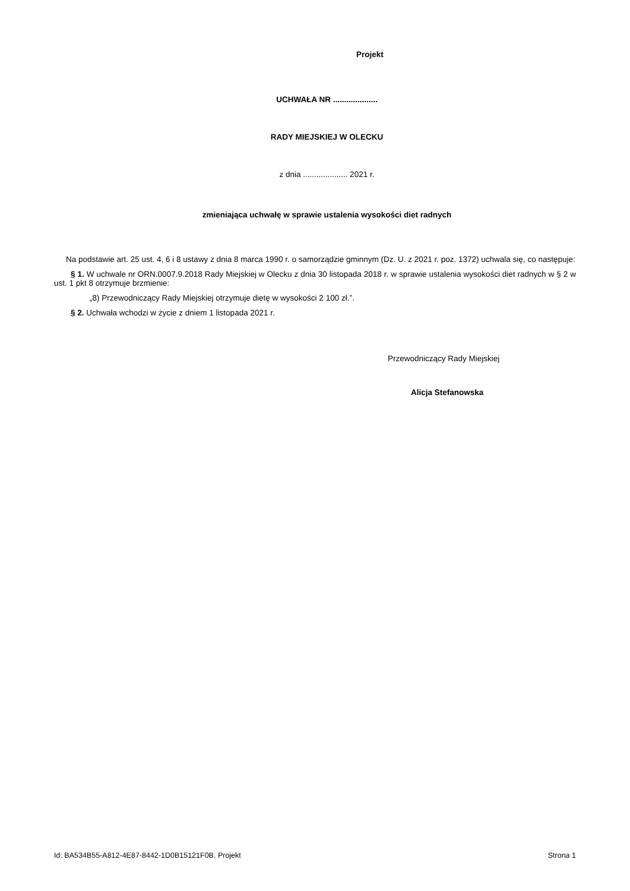Projekt
UCHWAŁA NR ....................
RADY MIEJSKIEJ W OLECKU
z dnia .................... 2021 r.
zmieniająca uchwałę w sprawie ustalenia wysokości diet radnych
Na podstawie art. 25 ust. 4, 6 i 8 ustawy z dnia 8 marca 1990 r. o samorządzie gminnym (Dz. U. z 2021 r. poz. 1372) uchwala się, co następuje:
§ 1. W uchwale nr ORN.0007.9.2018 Rady Miejskiej w Olecku z dnia 30 listopada 2018 r. w sprawie ustalenia wysokości diet radnych w § 2 w ust. 1 pkt 8 otrzymuje brzmienie:
„8) Przewodniczący Rady Miejskiej otrzymuje dietę w wysokości 2 100 zł.”.
§ 2. Uchwała wchodzi w życie z dniem 1 listopada 2021 r.
Przewodniczący Rady Miejskiej
Alicja Stefanowska
Id: BA534B55-A812-4E87-8442-1D0B15121F0B. Projekt Strona 1